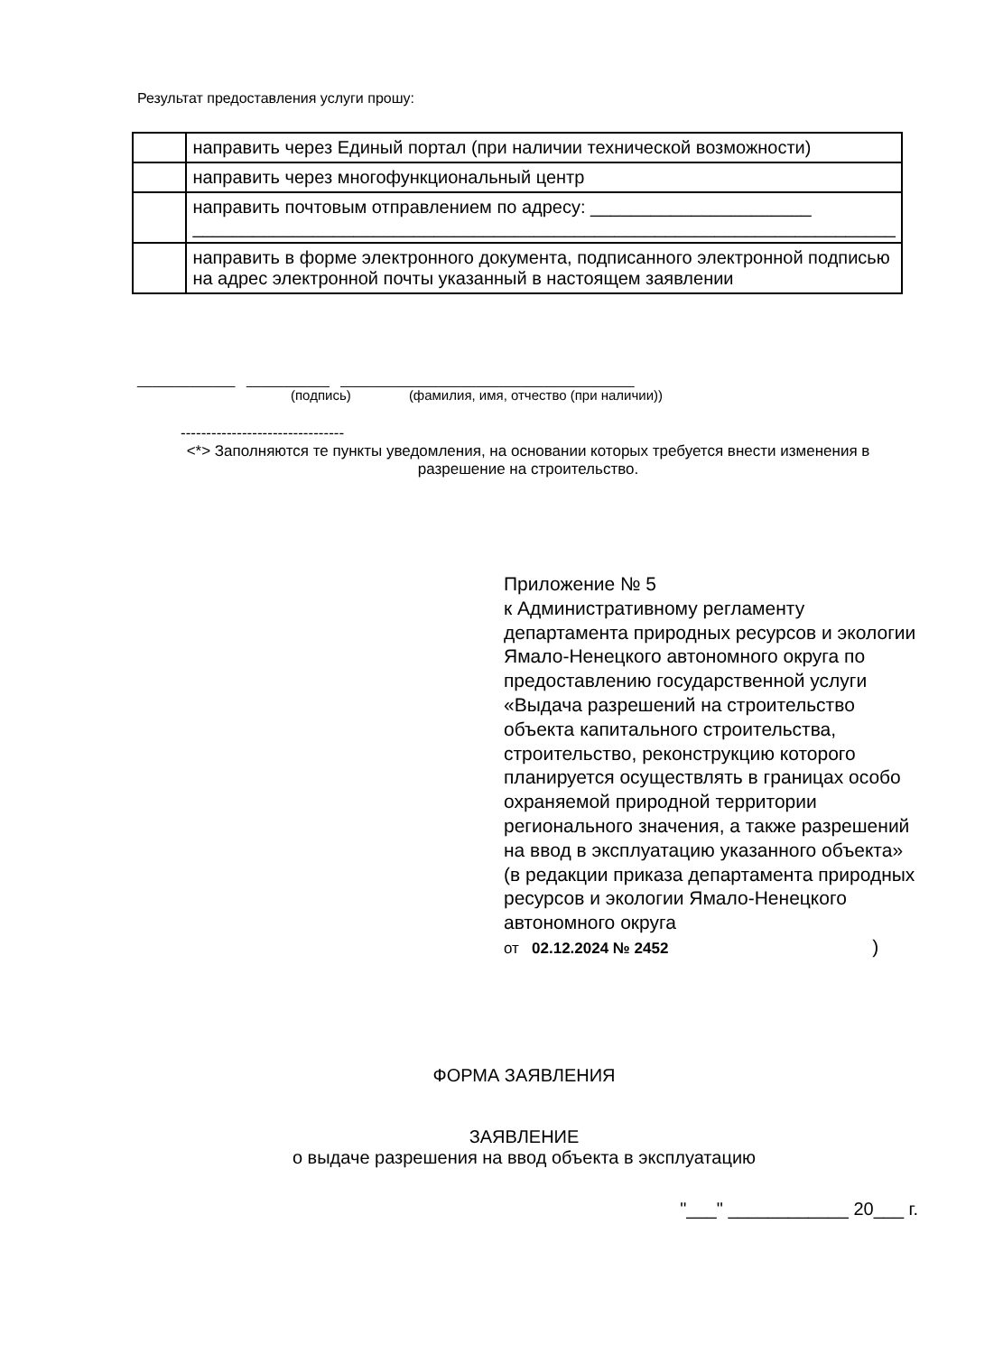Результат предоставления услуги прошу:
| | направить через Единый портал (при наличии технической возможности) |
| | направить через многофункциональный центр |
| | направить почтовым отправлением по адресу: ______________________ ______________________________________________________________________ |
| | направить в форме электронного документа, подписанного электронной подписью на адрес электронной почты указанный в настоящем заявлении |
_____________ ___________ _______________________________________
(подпись) (фамилия, имя, отчество (при наличии))
--------------------------------
<*> Заполняются те пункты уведомления, на основании которых требуется внести изменения в разрешение на строительство.
Приложение № 5
к Административному регламенту департамента природных ресурсов и экологии Ямало-Ненецкого автономного округа по предоставлению государственной услуги «Выдача разрешений на строительство объекта капитального строительства, строительство, реконструкцию которого планируется осуществлять в границах особо охраняемой природной территории регионального значения, а также разрешений на ввод в эксплуатацию указанного объекта»
(в редакции приказа департамента природных ресурсов и экологии Ямало-Ненецкого автономного округа
от 02.12.2024 № 2452 )
ФОРМА ЗАЯВЛЕНИЯ
ЗАЯВЛЕНИЕ
о выдаче разрешения на ввод объекта в эксплуатацию
"___" ____________ 20___ г.